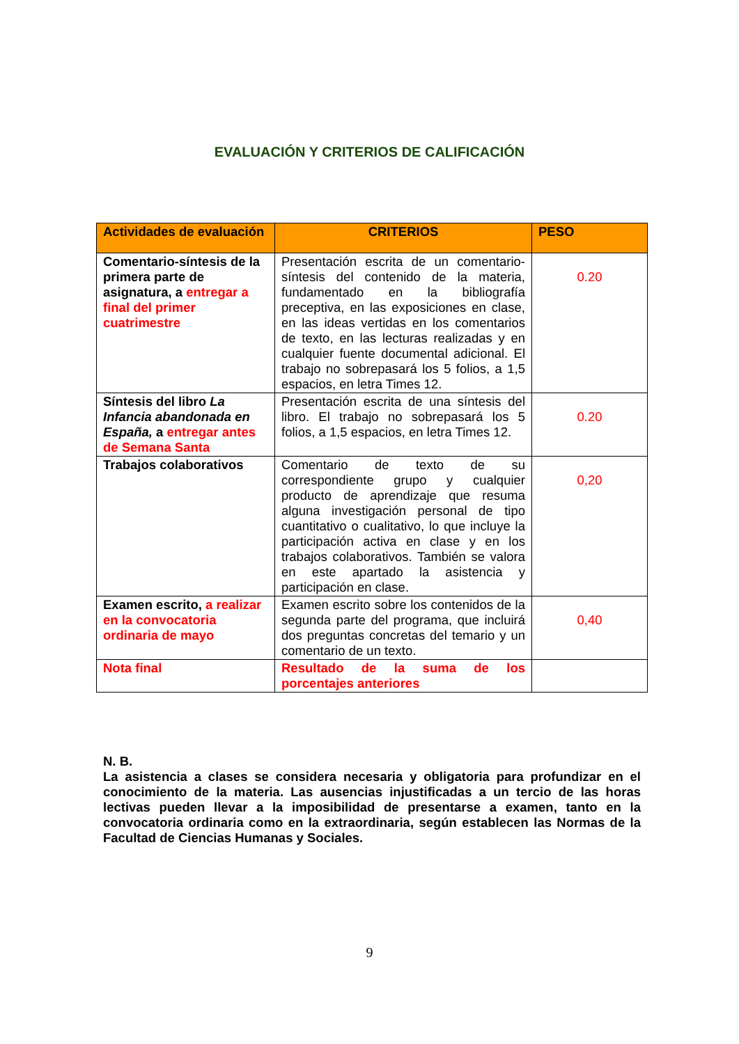EVALUACIÓN Y CRITERIOS DE CALIFICACIÓN
| Actividades de evaluación | CRITERIOS | PESO |
| --- | --- | --- |
| Comentario-síntesis de la primera parte de asignatura, a entregar a final del primer cuatrimestre | Presentación escrita de un comentario-síntesis del contenido de la materia, fundamentado en la bibliografía preceptiva, en las exposiciones en clase, en las ideas vertidas en los comentarios de texto, en las lecturas realizadas y en cualquier fuente documental adicional. El trabajo no sobrepasará los 5 folios, a 1,5 espacios, en letra Times 12. | 0.20 |
| Síntesis del libro La Infancia abandonada en España, a entregar antes de Semana Santa | Presentación escrita de una síntesis del libro. El trabajo no sobrepasará los 5 folios, a 1,5 espacios, en letra Times 12. | 0.20 |
| Trabajos colaborativos | Comentario de texto de su correspondiente grupo y cualquier producto de aprendizaje que resuma alguna investigación personal de tipo cuantitativo o cualitativo, lo que incluye la participación activa en clase y en los trabajos colaborativos. También se valora en este apartado la asistencia y participación en clase. | 0,20 |
| Examen escrito, a realizar en la convocatoria ordinaria de mayo | Examen escrito sobre los contenidos de la segunda parte del programa, que incluirá dos preguntas concretas del temario y un comentario de un texto. | 0,40 |
| Nota final | Resultado de la suma de los porcentajes anteriores | |
N. B.
La asistencia a clases se considera necesaria y obligatoria para profundizar en el conocimiento de la materia. Las ausencias injustificadas a un tercio de las horas lectivas pueden llevar a la imposibilidad de presentarse a examen, tanto en la convocatoria ordinaria como en la extraordinaria, según establecen las Normas de la Facultad de Ciencias Humanas y Sociales.
9